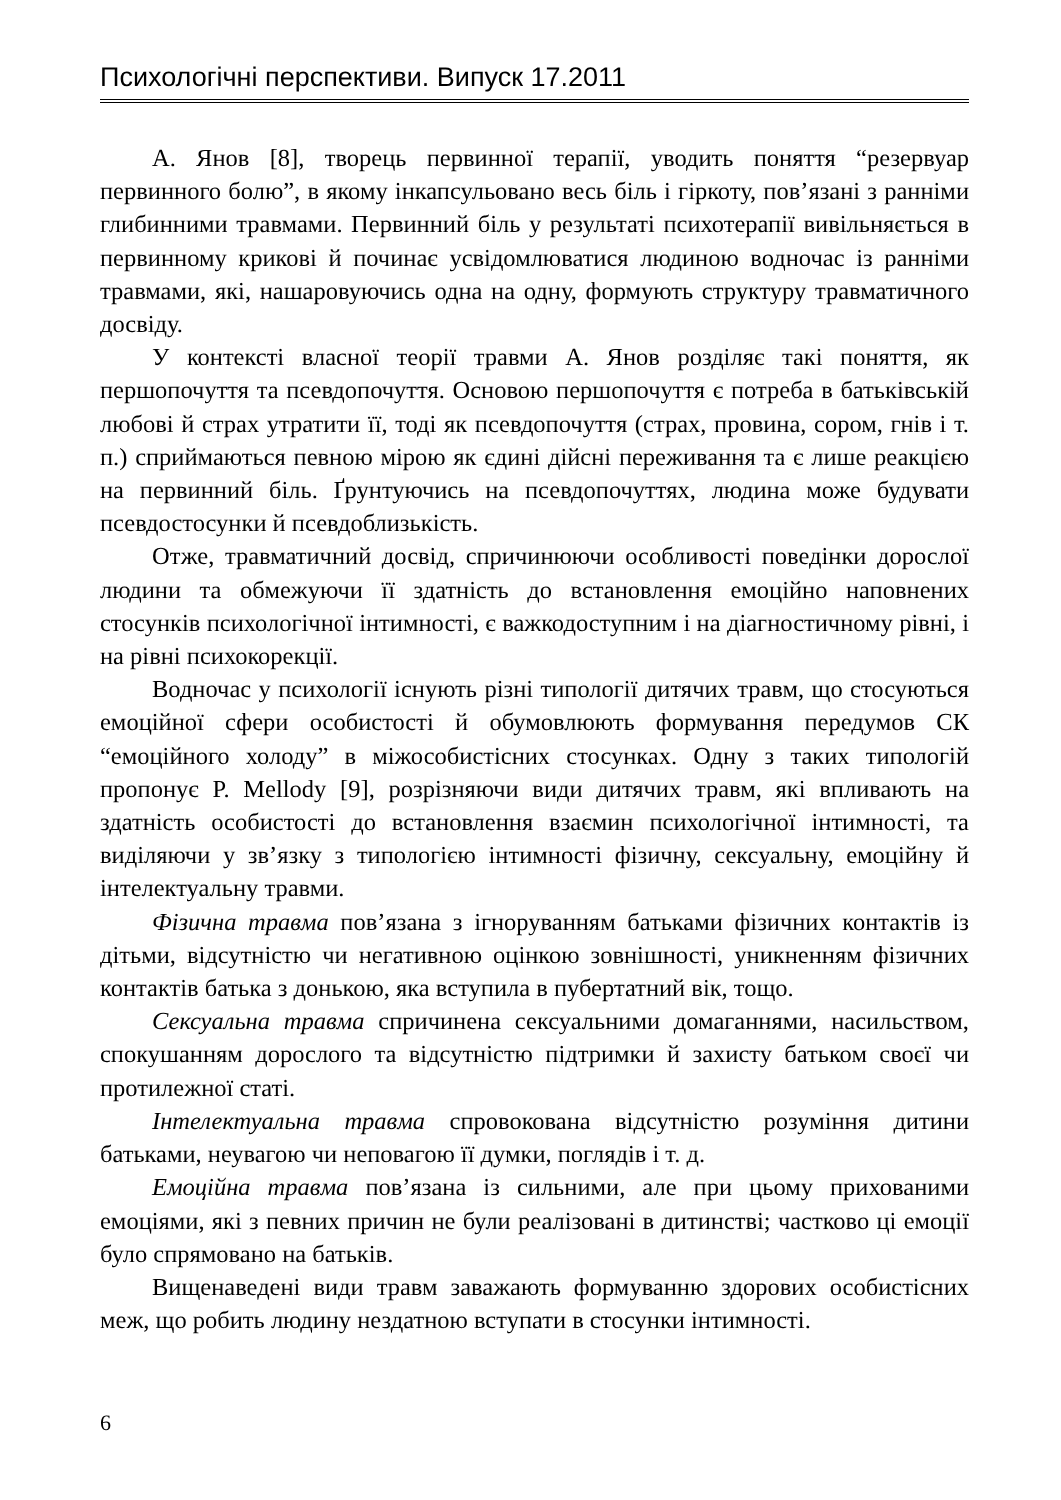Психологічні перспективи. Випуск 17.2011
А. Янов [8], творець первинної терапії, уводить поняття “резервуар первинного болю”, в якому інкапсульовано весь біль і гіркоту, пов’язані з ранніми глибинними травмами. Первинний біль у результаті психотерапії вивільняється в первинному крикові й починає усвідомлюватися людиною водночас із ранніми травмами, які, нашаровуючись одна на одну, формують структуру травматичного досвіду.
У контексті власної теорії травми А. Янов розділяє такі поняття, як першопочуття та псевдопочуття. Основою першопочуття є потреба в батьківській любові й страх утратити її, тоді як псевдопочуття (страх, провина, сором, гнів і т. п.) сприймаються певною мірою як єдині дійсні переживання та є лише реакцією на первинний біль. Ґрунтуючись на псевдопочуттях, людина може будувати псевдостосунки й псевдоблизькість.
Отже, травматичний досвід, спричинюючи особливості поведінки дорослої людини та обмежуючи її здатність до встановлення емоційно наповнених стосунків психологічної інтимності, є важкодоступним і на діагностичному рівні, і на рівні психокорекції.
Водночас у психології існують різні типології дитячих травм, що стосуються емоційної сфери особистості й обумовлюють формування передумов СК “емоційного холоду” в міжособистісних стосунках. Одну з таких типологій пропонує P. Mellody [9], розрізняючи види дитячих травм, які впливають на здатність особистості до встановлення взаємин психологічної інтимності, та виділяючи у зв’язку з типологією інтимності фізичну, сексуальну, емоційну й інтелектуальну травми.
Фізична травма пов’язана з ігноруванням батьками фізичних контактів із дітьми, відсутністю чи негативною оцінкою зовнішності, уникненням фізичних контактів батька з донькою, яка вступила в пубертатний вік, тощо.
Сексуальна травма спричинена сексуальними домаганнями, насильством, спокушанням дорослого та відсутністю підтримки й захисту батьком своєї чи протилежної статі.
Інтелектуальна травма спровокована відсутністю розуміння дитини батьками, неувагою чи неповагою її думки, поглядів і т. д.
Емоційна травма пов’язана із сильними, але при цьому прихованими емоціями, які з певних причин не були реалізовані в дитинстві; частково ці емоції було спрямовано на батьків.
Вищенаведені види травм заважають формуванню здорових особистісних меж, що робить людину нездатною вступати в стосунки інтимності.
6